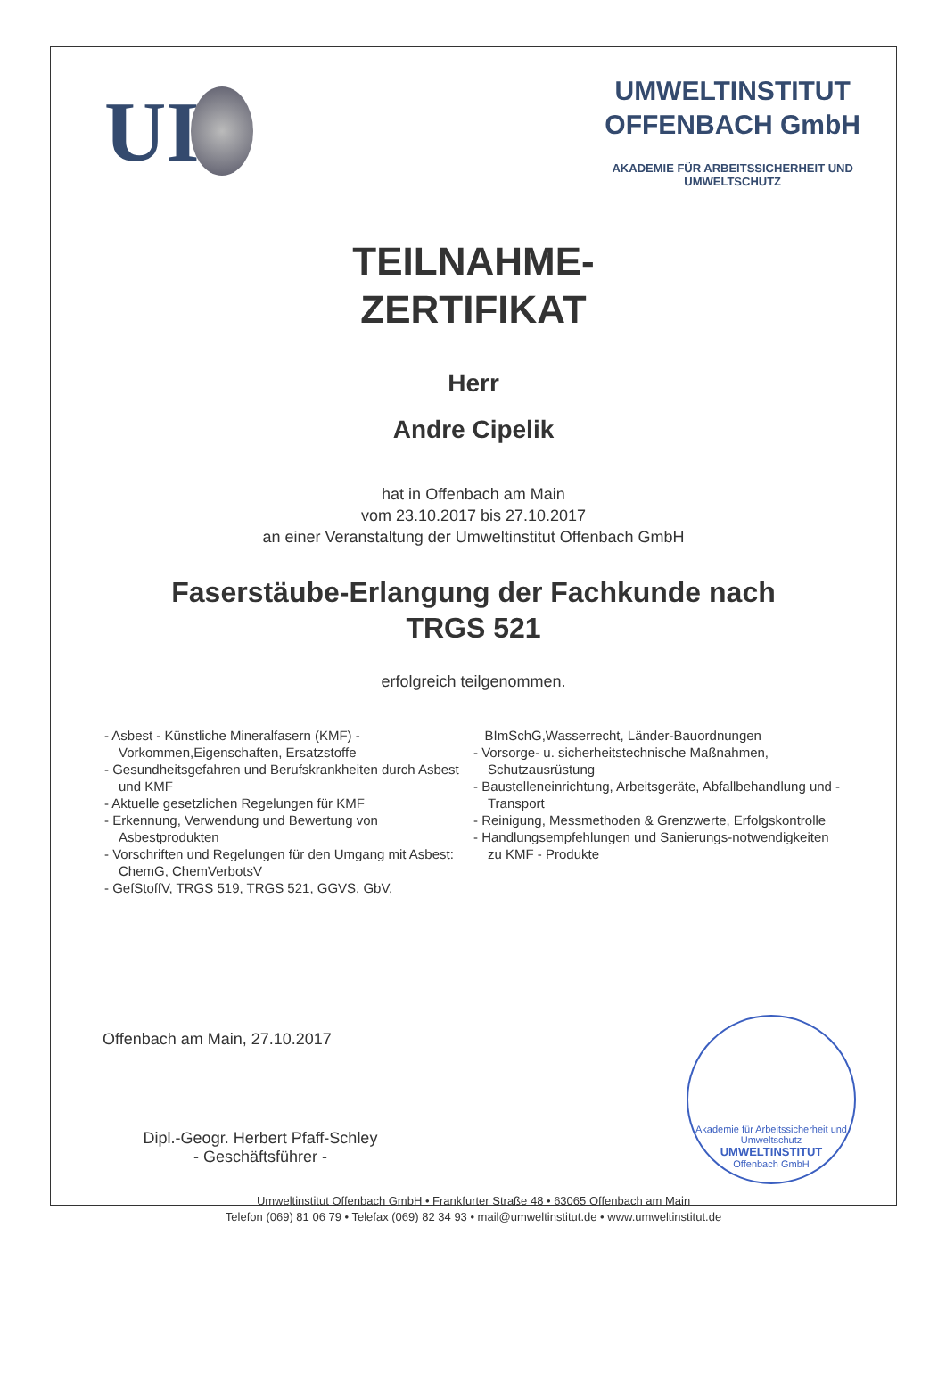UI
UMWELTINSTITUT
OFFENBACH GmbH
AKADEMIE FÜR ARBEITSSICHERHEIT UND
UMWELTSCHUTZ
TEILNAHME-
ZERTIFIKAT
Herr
Andre Cipelik
hat in Offenbach am Main
vom 23.10.2017 bis 27.10.2017
an einer Veranstaltung der Umweltinstitut Offenbach GmbH
Faserstäube-Erlangung der Fachkunde nach
TRGS 521
erfolgreich teilgenommen.
- Asbest - Künstliche Mineralfasern (KMF) - Vorkommen,Eigenschaften, Ersatzstoffe
- Gesundheitsgefahren und Berufskrankheiten durch Asbest und KMF
- Aktuelle gesetzlichen Regelungen für KMF
- Erkennung, Verwendung und Bewertung von Asbestprodukten
- Vorschriften und Regelungen für den Umgang mit Asbest: ChemG, ChemVerbotsV
- GefStoffV, TRGS 519, TRGS 521, GGVS, GbV,
BImSchG,Wasserrecht, Länder-Bauordnungen
- Vorsorge- u. sicherheitstechnische Maßnahmen, Schutzausrüstung
- Baustelleneinrichtung, Arbeitsgeräte, Abfallbehandlung und -Transport
- Reinigung, Messmethoden & Grenzwerte, Erfolgskontrolle
- Handlungsempfehlungen und Sanierungs-notwendigkeiten zu KMF - Produkte
Offenbach am Main, 27.10.2017
Akademie für Arbeitssicherheit und Umweltschutz
UMWELTINSTITUT
Offenbach GmbH
Dipl.-Geogr. Herbert Pfaff-Schley
- Geschäftsführer -
Umweltinstitut Offenbach GmbH • Frankfurter Straße 48 • 63065 Offenbach am Main
Telefon (069) 81 06 79 • Telefax (069) 82 34 93 • mail@umweltinstitut.de • www.umweltinstitut.de